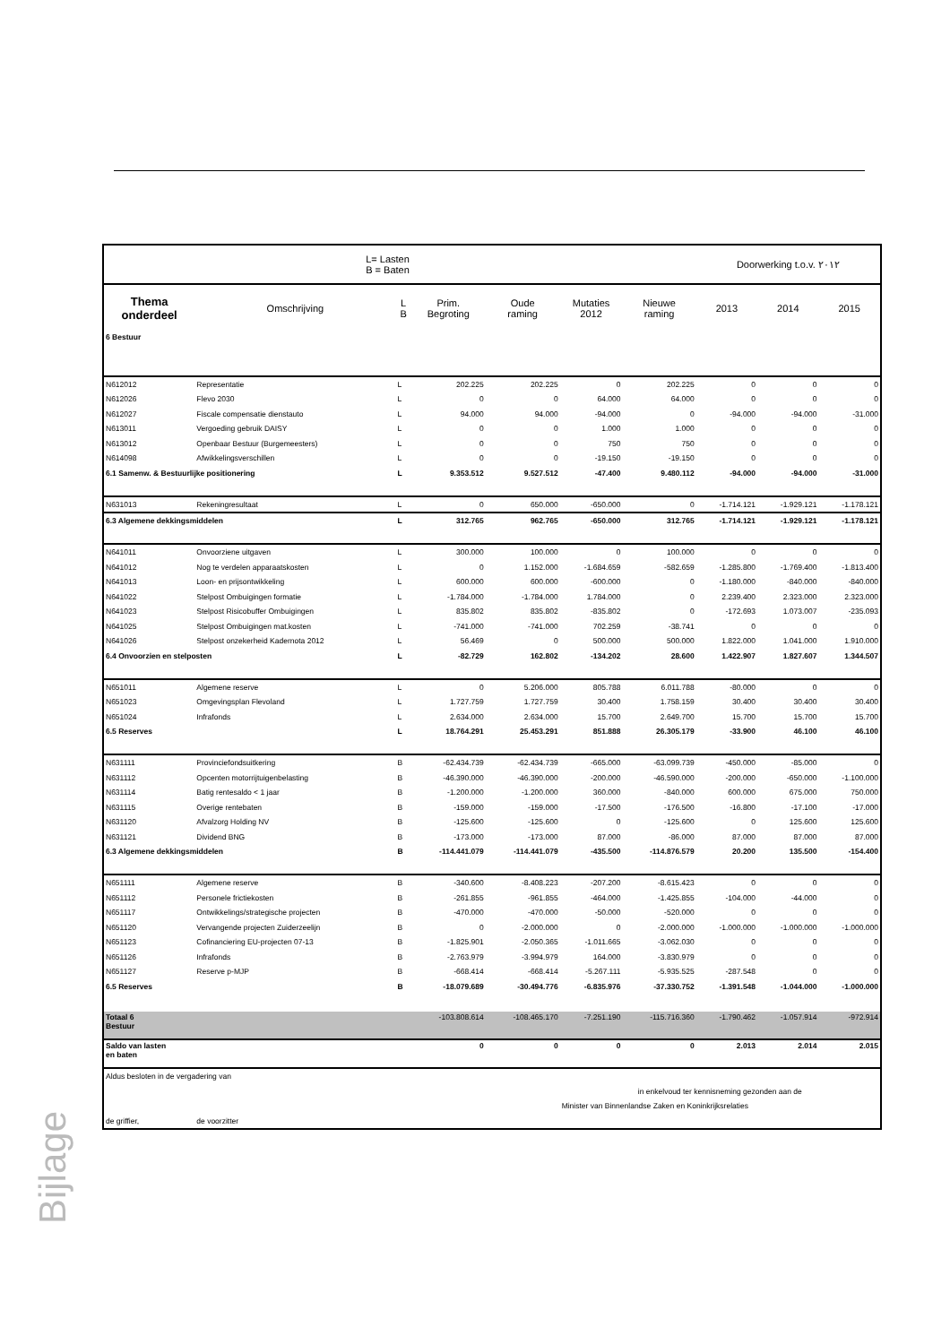| L= Lasten B = Baten | | | | | | | Doorwerking t.o.v. ٢٠١٢ | | |
| Thema onderdeel | Omschrijving | L B | Prim. Begroting | Oude raming | Mutaties 2012 | Nieuwe raming | 2013 | 2014 | 2015 |
| 6 Bestuur | | | | | | | | | |
| N612012 | Representatie | L | 202.225 | 202.225 | 0 | 202.225 | 0 | 0 | 0 |
| N612026 | Flevo 2030 | L | 0 | 0 | 64.000 | 64.000 | 0 | 0 | 0 |
| N612027 | Fiscale compensatie dienstauto | L | 94.000 | 94.000 | -94.000 | 0 | -94.000 | -94.000 | -31.000 |
| N613011 | Vergoeding gebruik DAISY | L | 0 | 0 | 1.000 | 1.000 | 0 | 0 | 0 |
| N613012 | Openbaar Bestuur (Burgemeesters) | L | 0 | 0 | 750 | 750 | 0 | 0 | 0 |
| N614098 | Afwikkelingsverschillen | L | 0 | 0 | -19.150 | -19.150 | 0 | 0 | 0 |
| 6.1 Samenw. & Bestuurlijke positionering | | L | 9.353.512 | 9.527.512 | -47.400 | 9.480.112 | -94.000 | -94.000 | -31.000 |
| N631013 | Rekeningresultaat | L | 0 | 650.000 | -650.000 | 0 | -1.714.121 | -1.929.121 | -1.178.121 |
| 6.3 Algemene dekkingsmiddelen | | L | 312.765 | 962.765 | -650.000 | 312.765 | -1.714.121 | -1.929.121 | -1.178.121 |
| N641011 | Onvoorziene uitgaven | L | 300.000 | 100.000 | 0 | 100.000 | 0 | 0 | 0 |
| N641012 | Nog te verdelen apparaatskosten | L | 0 | 1.152.000 | -1.684.659 | -582.659 | -1.285.800 | -1.769.400 | -1.813.400 |
| N641013 | Loon- en prijsontwikkeling | L | 600.000 | 600.000 | -600.000 | 0 | -1.180.000 | -840.000 | -840.000 |
| N641022 | Stelpost Ombuigingen formatie | L | -1.784.000 | -1.784.000 | 1.784.000 | 0 | 2.239.400 | 2.323.000 | 2.323.000 |
| N641023 | Stelpost Risicobuffer Ombuigingen | L | 835.802 | 835.802 | -835.802 | 0 | -172.693 | 1.073.007 | -235.093 |
| N641025 | Stelpost Ombuigingen mat.kosten | L | -741.000 | -741.000 | 702.259 | -38.741 | 0 | 0 | 0 |
| N641026 | Stelpost onzekerheid Kadernota 2012 | L | 56.469 | 0 | 500.000 | 500.000 | 1.822.000 | 1.041.000 | 1.910.000 |
| 6.4 Onvoorzien en stelposten | | L | -82.729 | 162.802 | -134.202 | 28.600 | 1.422.907 | 1.827.607 | 1.344.507 |
| N651011 | Algemene reserve | L | 0 | 5.206.000 | 805.788 | 6.011.788 | -80.000 | 0 | 0 |
| N651023 | Omgevingsplan Flevoland | L | 1.727.759 | 1.727.759 | 30.400 | 1.758.159 | 30.400 | 30.400 | 30.400 |
| N651024 | Infrafonds | L | 2.634.000 | 2.634.000 | 15.700 | 2.649.700 | 15.700 | 15.700 | 15.700 |
| 6.5 Reserves | | L | 18.764.291 | 25.453.291 | 851.888 | 26.305.179 | -33.900 | 46.100 | 46.100 |
| N631111 | Provinciefondsuitkering | B | -62.434.739 | -62.434.739 | -665.000 | -63.099.739 | -450.000 | -85.000 | 0 |
| N631112 | Opcenten motorrijtuigenbelasting | B | -46.390.000 | -46.390.000 | -200.000 | -46.590.000 | -200.000 | -650.000 | -1.100.000 |
| N631114 | Batig rentesaldo < 1 jaar | B | -1.200.000 | -1.200.000 | 360.000 | -840.000 | 600.000 | 675.000 | 750.000 |
| N631115 | Overige rentebaten | B | -159.000 | -159.000 | -17.500 | -176.500 | -16.800 | -17.100 | -17.000 |
| N631120 | Afvalzorg Holding NV | B | -125.600 | -125.600 | 0 | -125.600 | 0 | 125.600 | 125.600 |
| N631121 | Dividend BNG | B | -173.000 | -173.000 | 87.000 | -86.000 | 87.000 | 87.000 | 87.000 |
| 6.3 Algemene dekkingsmiddelen | | B | -114.441.079 | -114.441.079 | -435.500 | -114.876.579 | 20.200 | 135.500 | -154.400 |
| N651111 | Algemene reserve | B | -340.600 | -8.408.223 | -207.200 | -8.615.423 | 0 | 0 | 0 |
| N651112 | Personele frictiekosten | B | -261.855 | -961.855 | -464.000 | -1.425.855 | -104.000 | -44.000 | 0 |
| N651117 | Ontwikkelings/strategische projecten | B | -470.000 | -470.000 | -50.000 | -520.000 | 0 | 0 | 0 |
| N651120 | Vervangende projecten Zuiderzeelijn | B | 0 | -2.000.000 | 0 | -2.000.000 | -1.000.000 | -1.000.000 | -1.000.000 |
| N651123 | Cofinanciering EU-projecten 07-13 | B | -1.825.901 | -2.050.365 | -1.011.665 | -3.062.030 | 0 | 0 | 0 |
| N651126 | Infrafonds | B | -2.763.979 | -3.994.979 | 164.000 | -3.830.979 | 0 | 0 | 0 |
| N651127 | Reserve p-MJP | B | -668.414 | -668.414 | -5.267.111 | -5.935.525 | -287.548 | 0 | 0 |
| 6.5 Reserves | | B | -18.079.689 | -30.494.776 | -6.835.976 | -37.330.752 | -1.391.548 | -1.044.000 | -1.000.000 |
| Totaal 6 Bestuur | | | -103.808.614 | -108.465.170 | -7.251.190 | -115.716.360 | -1.790.462 | -1.057.914 | -972.914 |
| Saldo van lasten en baten | | | 0 | 0 | 0 | 0 | 2.013 | 2.014 | 2.015 |
| Aldus besloten in de vergadering van | | | | | | | | | |
| | | | | | in enkelvoud ter kennisneming gezonden aan de | | | | |
| | | | | | Minister van Binnenlandse Zaken en Koninkrijksrelaties | | | | |
| de griffier, | de voorzitter | | | | | | | | |
Bijlage